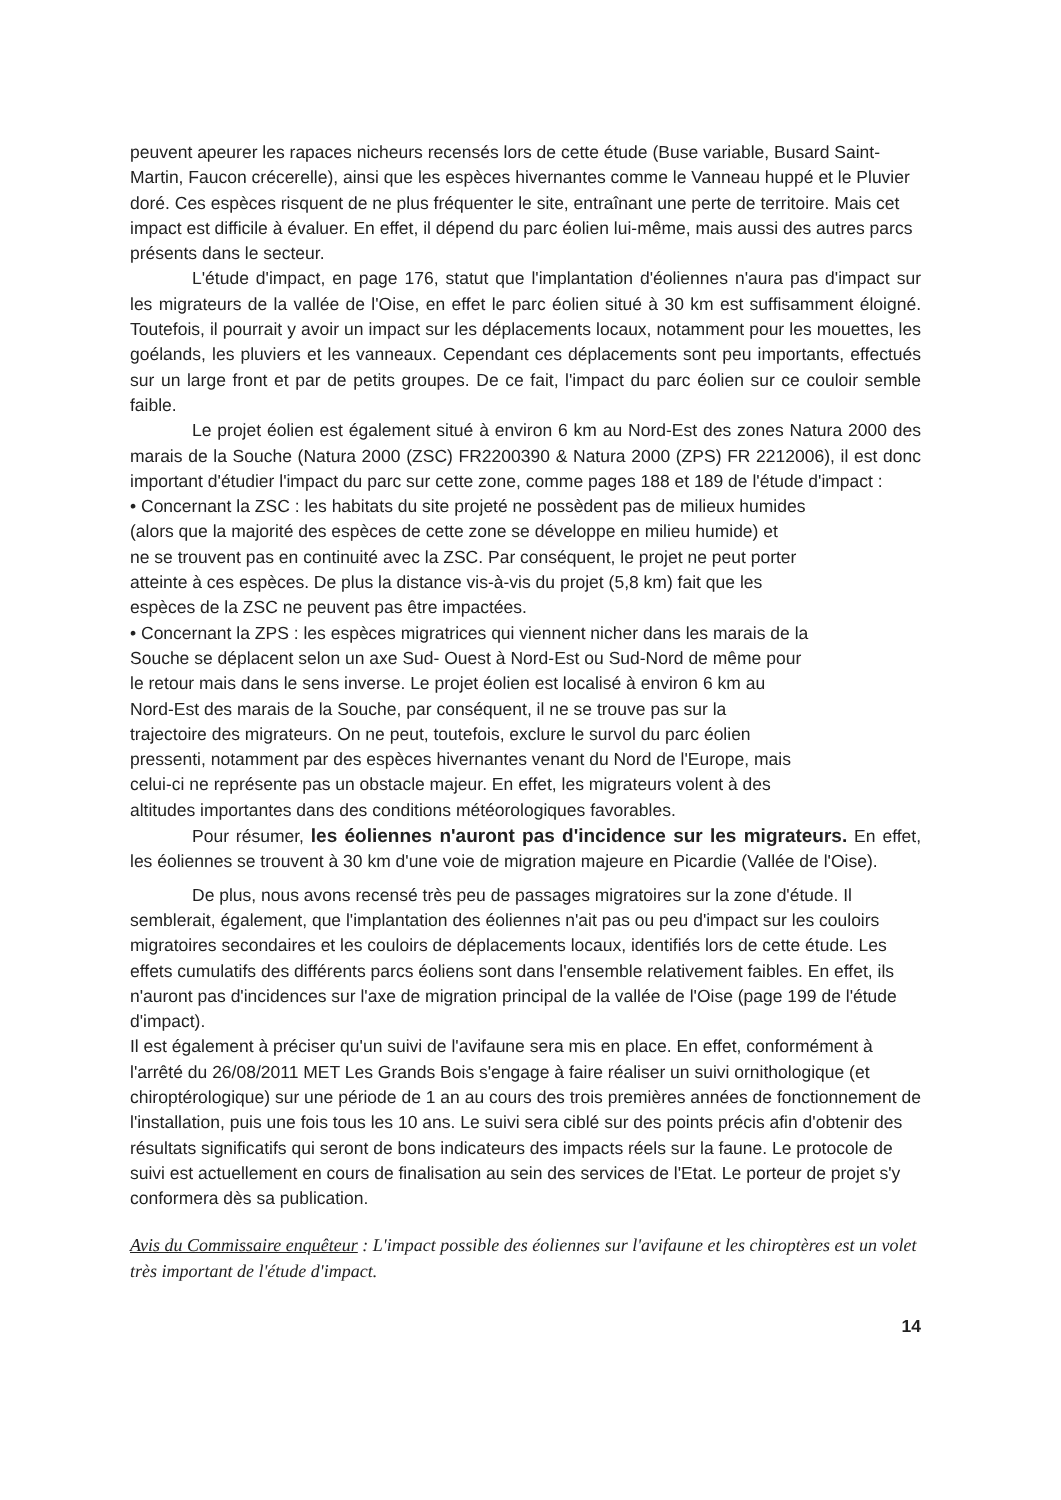peuvent apeurer les rapaces nicheurs recensés lors de cette étude (Buse variable, Busard Saint-Martin, Faucon crécerelle), ainsi que les espèces hivernantes comme le Vanneau huppé et le Pluvier doré. Ces espèces risquent de ne plus fréquenter le site, entraînant une perte de territoire. Mais cet impact est difficile à évaluer. En effet, il dépend du parc éolien lui-même, mais aussi des autres parcs présents dans le secteur.
L'étude d'impact, en page 176, statut que l'implantation d'éoliennes n'aura pas d'impact sur les migrateurs de la vallée de l'Oise, en effet le parc éolien situé à 30 km est suffisamment éloigné. Toutefois, il pourrait y avoir un impact sur les déplacements locaux, notamment pour les mouettes, les goélands, les pluviers et les vanneaux. Cependant ces déplacements sont peu importants, effectués sur un large front et par de petits groupes. De ce fait, l'impact du parc éolien sur ce couloir semble faible.
Le projet éolien est également situé à environ 6 km au Nord-Est des zones Natura 2000 des marais de la Souche (Natura 2000 (ZSC) FR2200390 & Natura 2000 (ZPS) FR 2212006), il est donc important d'étudier l'impact du parc sur cette zone, comme pages 188 et 189 de l'étude d'impact :
• Concernant la ZSC : les habitats du site projeté ne possèdent pas de milieux humides
(alors que la majorité des espèces de cette zone se développe en milieu humide) et
ne se trouvent pas en continuité avec la ZSC. Par conséquent, le projet ne peut porter
atteinte à ces espèces. De plus la distance vis-à-vis du projet (5,8 km) fait que les
espèces de la ZSC ne peuvent pas être impactées.
• Concernant la ZPS : les espèces migratrices qui viennent nicher dans les marais de la
Souche se déplacent selon un axe Sud- Ouest à Nord-Est ou Sud-Nord de même pour
le retour mais dans le sens inverse. Le projet éolien est localisé à environ 6 km au
Nord-Est des marais de la Souche, par conséquent, il ne se trouve pas sur la
trajectoire des migrateurs. On ne peut, toutefois, exclure le survol du parc éolien
pressenti, notamment par des espèces hivernantes venant du Nord de l'Europe, mais
celui-ci ne représente pas un obstacle majeur. En effet, les migrateurs volent à des
altitudes importantes dans des conditions météorologiques favorables.
Pour résumer, les éoliennes n'auront pas d'incidence sur les migrateurs. En effet, les éoliennes se trouvent à 30 km d'une voie de migration majeure en Picardie (Vallée de l'Oise).
De plus, nous avons recensé très peu de passages migratoires sur la zone d'étude. Il semblerait, également, que l'implantation des éoliennes n'ait pas ou peu d'impact sur les couloirs migratoires secondaires et les couloirs de déplacements locaux, identifiés lors de cette étude. Les effets cumulatifs des différents parcs éoliens sont dans l'ensemble relativement faibles. En effet, ils n'auront pas d'incidences sur l'axe de migration principal de la vallée de l'Oise (page 199 de l'étude d'impact).
Il est également à préciser qu'un suivi de l'avifaune sera mis en place. En effet, conformément à l'arrêté du 26/08/2011 MET Les Grands Bois s'engage à faire réaliser un suivi ornithologique (et chiroptérologique) sur une période de 1 an au cours des trois premières années de fonctionnement de l'installation, puis une fois tous les 10 ans. Le suivi sera ciblé sur des points précis afin d'obtenir des résultats significatifs qui seront de bons indicateurs des impacts réels sur la faune. Le protocole de suivi est actuellement en cours de finalisation au sein des services de l'Etat. Le porteur de projet s'y conformera dès sa publication.
Avis du Commissaire enquêteur : L'impact possible des éoliennes sur l'avifaune et les chiroptères est un volet très important de l'étude d'impact.
14